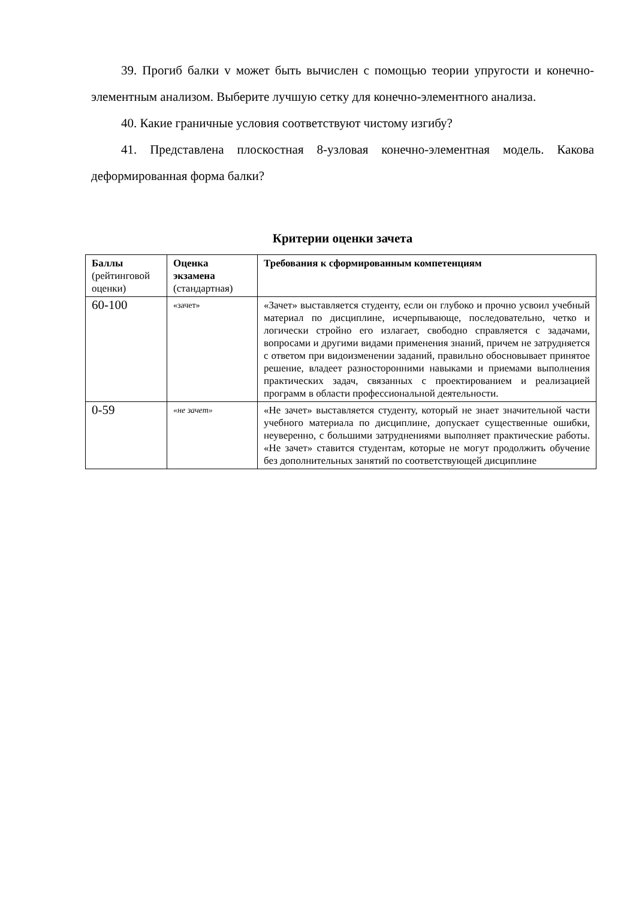39. Прогиб балки v может быть вычислен с помощью теории упругости и конечно-элементным анализом. Выберите лучшую сетку для конечно-элементного анализа.
40. Какие граничные условия соответствуют чистому изгибу?
41. Представлена плоскостная 8-узловая конечно-элементная модель. Какова деформированная форма балки?
Критерии оценки зачета
| Баллы (рейтингово­й оценки) | Оценка экзамена (стандартная) | Требования к сформированным компетенциям |
| --- | --- | --- |
| 60-100 | «зачет» | «Зачет» выставляется студенту, если он глубоко и прочно усвоил учебный материал по дисциплине, исчерпывающе, последовательно, четко и логически стройно его излагает, свободно справляется с задачами, вопросами и другими видами применения знаний, причем не затрудняется с ответом при видоизменении заданий, правильно обосновывает принятое решение, владеет разносторонними навыками и приемами выполнения практических задач, связанных с проектированием и реализацией программ в области профессиональной деятельности. |
| 0-59 | «не зачет» | «Не зачет» выставляется студенту, который не знает значительной части учебного материала по дисциплине, допускает существенные ошибки, неуверенно, с большими затруднениями выполняет практические работы. «Не зачет» ставится студентам, которые не могут продолжить обучение без дополнительных занятий по соответствующей дисциплине |